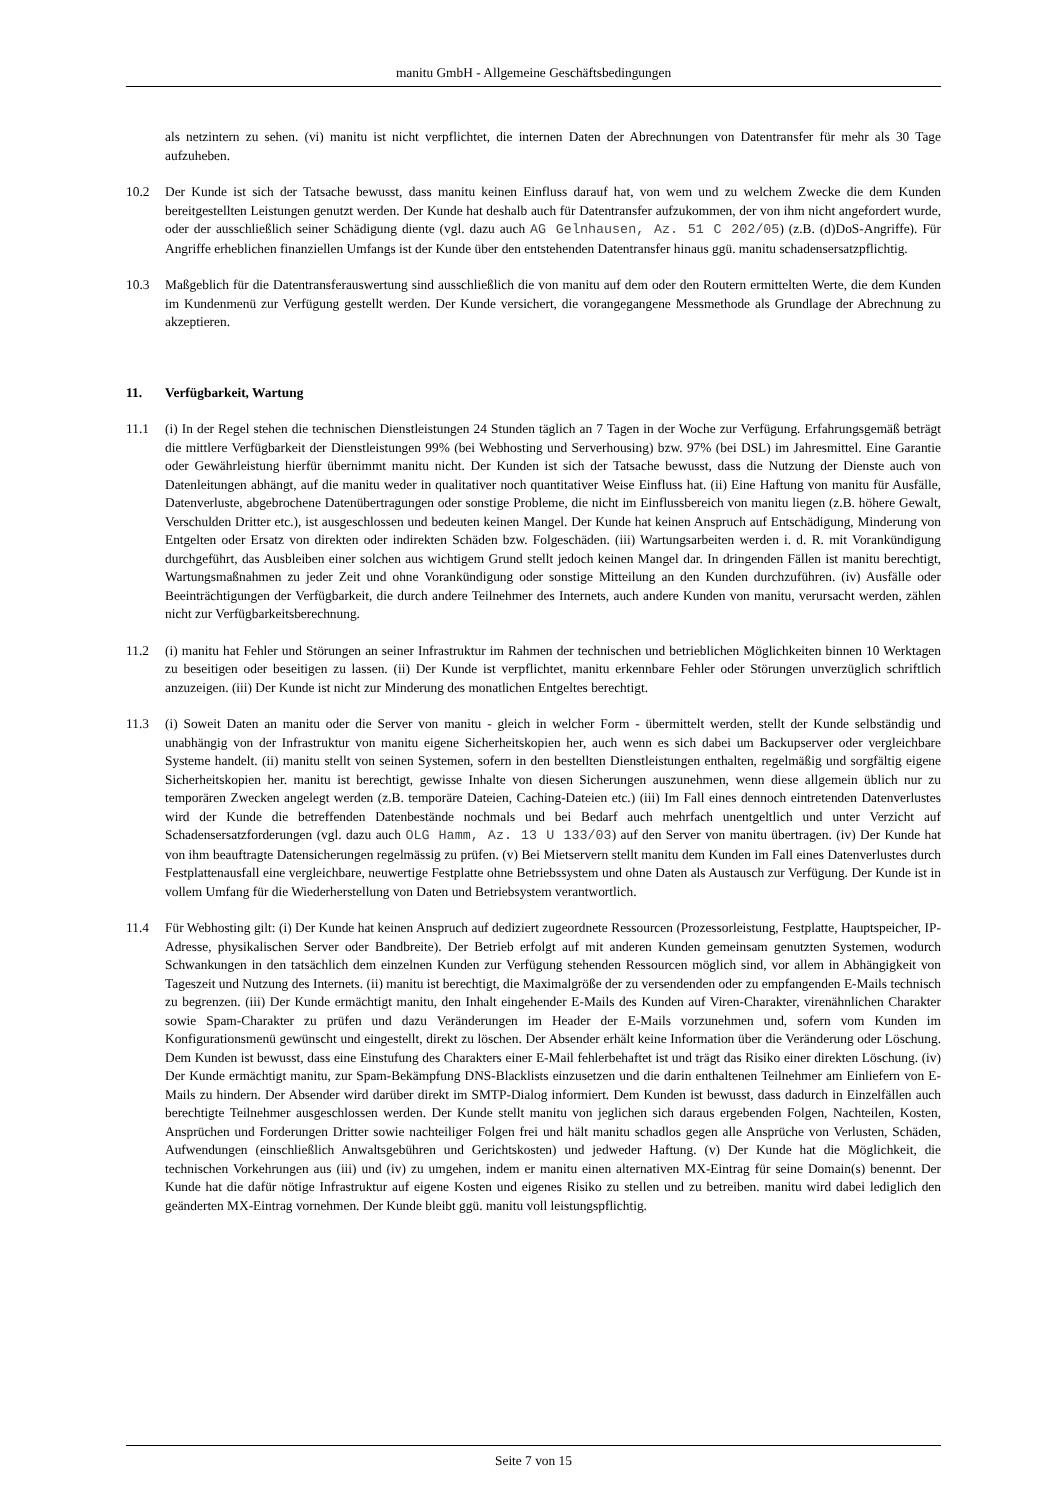manitu GmbH - Allgemeine Geschäftsbedingungen
als netzintern zu sehen. (vi) manitu ist nicht verpflichtet, die internen Daten der Abrechnungen von Datentransfer für mehr als 30 Tage aufzuheben.
10.2 Der Kunde ist sich der Tatsache bewusst, dass manitu keinen Einfluss darauf hat, von wem und zu welchem Zwecke die dem Kunden bereitgestellten Leistungen genutzt werden. Der Kunde hat deshalb auch für Datentransfer aufzukommen, der von ihm nicht angefordert wurde, oder der ausschließlich seiner Schädigung diente (vgl. dazu auch AG Gelnhausen, Az. 51 C 202/05) (z.B. (d)DoS-Angriffe). Für Angriffe erheblichen finanziellen Umfangs ist der Kunde über den entstehenden Datentransfer hinaus ggü. manitu schadensersatzpflichtig.
10.3 Maßgeblich für die Datentransferauswertung sind ausschließlich die von manitu auf dem oder den Routern ermittelten Werte, die dem Kunden im Kundenmenü zur Verfügung gestellt werden. Der Kunde versichert, die vorangegangene Messmethode als Grundlage der Abrechnung zu akzeptieren.
11. Verfügbarkeit, Wartung
11.1 (i) In der Regel stehen die technischen Dienstleistungen 24 Stunden täglich an 7 Tagen in der Woche zur Verfügung. Erfahrungsgemäß beträgt die mittlere Verfügbarkeit der Dienstleistungen 99% (bei Webhosting und Serverhousing) bzw. 97% (bei DSL) im Jahresmittel. Eine Garantie oder Gewährleistung hierfür übernimmt manitu nicht. Der Kunden ist sich der Tatsache bewusst, dass die Nutzung der Dienste auch von Datenleitungen abhängt, auf die manitu weder in qualitativer noch quantitativer Weise Einfluss hat. (ii) Eine Haftung von manitu für Ausfälle, Datenverluste, abgebrochene Datenübertragungen oder sonstige Probleme, die nicht im Einflussbereich von manitu liegen (z.B. höhere Gewalt, Verschulden Dritter etc.), ist ausgeschlossen und bedeuten keinen Mangel. Der Kunde hat keinen Anspruch auf Entschädigung, Minderung von Entgelten oder Ersatz von direkten oder indirekten Schäden bzw. Folgeschäden. (iii) Wartungsarbeiten werden i. d. R. mit Vorankündigung durchgeführt, das Ausbleiben einer solchen aus wichtigem Grund stellt jedoch keinen Mangel dar. In dringenden Fällen ist manitu berechtigt, Wartungsmaßnahmen zu jeder Zeit und ohne Vorankündigung oder sonstige Mitteilung an den Kunden durchzuführen. (iv) Ausfälle oder Beeinträchtigungen der Verfügbarkeit, die durch andere Teilnehmer des Internets, auch andere Kunden von manitu, verursacht werden, zählen nicht zur Verfügbarkeitsberechnung.
11.2 (i) manitu hat Fehler und Störungen an seiner Infrastruktur im Rahmen der technischen und betrieblichen Möglichkeiten binnen 10 Werktagen zu beseitigen oder beseitigen zu lassen. (ii) Der Kunde ist verpflichtet, manitu erkennbare Fehler oder Störungen unverzüglich schriftlich anzuzeigen. (iii) Der Kunde ist nicht zur Minderung des monatlichen Entgeltes berechtigt.
11.3 (i) Soweit Daten an manitu oder die Server von manitu - gleich in welcher Form - übermittelt werden, stellt der Kunde selbständig und unabhängig von der Infrastruktur von manitu eigene Sicherheitskopien her, auch wenn es sich dabei um Backupserver oder vergleichbare Systeme handelt. (ii) manitu stellt von seinen Systemen, sofern in den bestellten Dienstleistungen enthalten, regelmäßig und sorgfältig eigene Sicherheitskopien her. manitu ist berechtigt, gewisse Inhalte von diesen Sicherungen auszunehmen, wenn diese allgemein üblich nur zu temporären Zwecken angelegt werden (z.B. temporäre Dateien, Caching-Dateien etc.) (iii) Im Fall eines dennoch eintretenden Datenverlustes wird der Kunde die betreffenden Datenbestände nochmals und bei Bedarf auch mehrfach unentgeltlich und unter Verzicht auf Schadensersatzforderungen (vgl. dazu auch OLG Hamm, Az. 13 U 133/03) auf den Server von manitu übertragen. (iv) Der Kunde hat von ihm beauftragte Datensicherungen regelmässig zu prüfen. (v) Bei Mietservern stellt manitu dem Kunden im Fall eines Datenverlustes durch Festplattenausfall eine vergleichbare, neuwertige Festplatte ohne Betriebssystem und ohne Daten als Austausch zur Verfügung. Der Kunde ist in vollem Umfang für die Wiederherstellung von Daten und Betriebsystem verantwortlich.
11.4 Für Webhosting gilt: (i) Der Kunde hat keinen Anspruch auf dediziert zugeordnete Ressourcen (Prozessorleistung, Festplatte, Hauptspeicher, IP-Adresse, physikalischen Server oder Bandbreite). Der Betrieb erfolgt auf mit anderen Kunden gemeinsam genutzten Systemen, wodurch Schwankungen in den tatsächlich dem einzelnen Kunden zur Verfügung stehenden Ressourcen möglich sind, vor allem in Abhängigkeit von Tageszeit und Nutzung des Internets. (ii) manitu ist berechtigt, die Maximalgröße der zu versendenden oder zu empfangenden E-Mails technisch zu begrenzen. (iii) Der Kunde ermächtigt manitu, den Inhalt eingehender E-Mails des Kunden auf Viren-Charakter, virenähnlichen Charakter sowie Spam-Charakter zu prüfen und dazu Veränderungen im Header der E-Mails vorzunehmen und, sofern vom Kunden im Konfigurationsmenü gewünscht und eingestellt, direkt zu löschen. Der Absender erhält keine Information über die Veränderung oder Löschung. Dem Kunden ist bewusst, dass eine Einstufung des Charakters einer E-Mail fehlerbehaftet ist und trägt das Risiko einer direkten Löschung. (iv) Der Kunde ermächtigt manitu, zur Spam-Bekämpfung DNS-Blacklists einzusetzen und die darin enthaltenen Teilnehmer am Einliefern von E-Mails zu hindern. Der Absender wird darüber direkt im SMTP-Dialog informiert. Dem Kunden ist bewusst, dass dadurch in Einzelfällen auch berechtigte Teilnehmer ausgeschlossen werden. Der Kunde stellt manitu von jeglichen sich daraus ergebenden Folgen, Nachteilen, Kosten, Ansprüchen und Forderungen Dritter sowie nachteiliger Folgen frei und hält manitu schadlos gegen alle Ansprüche von Verlusten, Schäden, Aufwendungen (einschließlich Anwaltsgebühren und Gerichtskosten) und jedweder Haftung. (v) Der Kunde hat die Möglichkeit, die technischen Vorkehrungen aus (iii) und (iv) zu umgehen, indem er manitu einen alternativen MX-Eintrag für seine Domain(s) benennt. Der Kunde hat die dafür nötige Infrastruktur auf eigene Kosten und eigenes Risiko zu stellen und zu betreiben. manitu wird dabei lediglich den geänderten MX-Eintrag vornehmen. Der Kunde bleibt ggü. manitu voll leistungspflichtig.
Seite 7 von 15